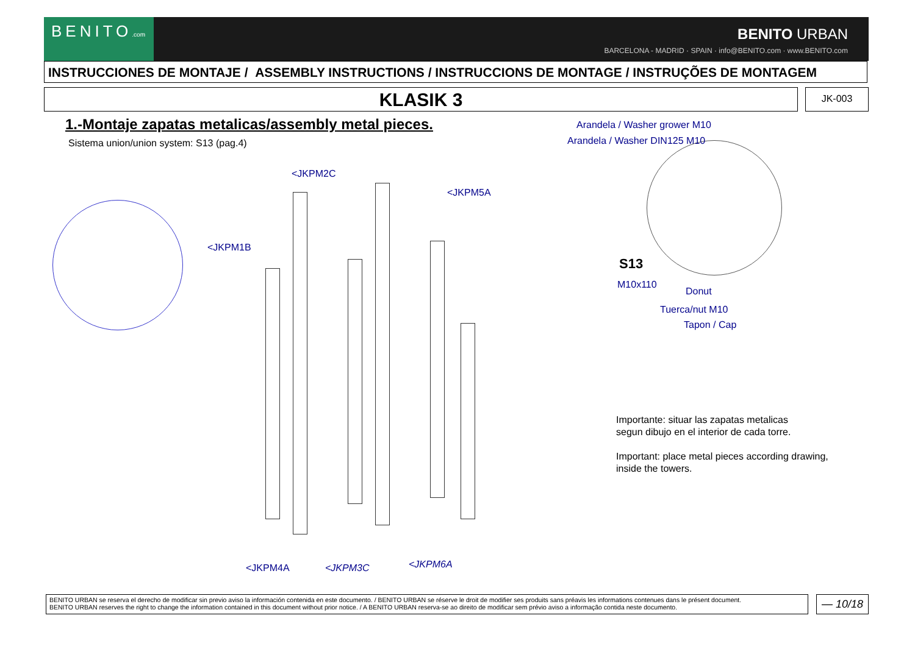BENITO.com
BENITO URBAN
BARCELONA - MADRID · SPAIN · info@BENITO.com · www.BENITO.com
INSTRUCCIONES DE MONTAJE / ASSEMBLY INSTRUCTIONS / INSTRUCCIONS DE MONTAGE / INSTRUÇÕES DE MONTAGEM
KLASIK 3 JK-003
1.-Montaje zapatas metalicas/assembly metal pieces.
Sistema union/union system: S13 (pag.4)
<JKPM2C
<JKPM5A
<JKPM1B
<JKPM4A <JKPM3C <JKPM6A
Arandela / Washer grower M10
Arandela / Washer DIN125 M10
S13
M10x110
Donut
Tuerca/nut M10
Tapon / Cap
Importante: situar las zapatas metalicas
segun dibujo en el interior de cada torre.
Important: place metal pieces according drawing,
inside the towers.
BENITO URBAN se reserva el derecho de modificar sin previo aviso la información contenida en este documento. / BENITO URBAN se réserve le droit de modifier ses produits sans préavis les informations contenues dans le présent document.
BENITO URBAN reserves the right to change the information contained in this document without prior notice. / A BENITO URBAN reserva-se ao direito de modificar sem prévio aviso a informação contida neste documento.
— 10/18